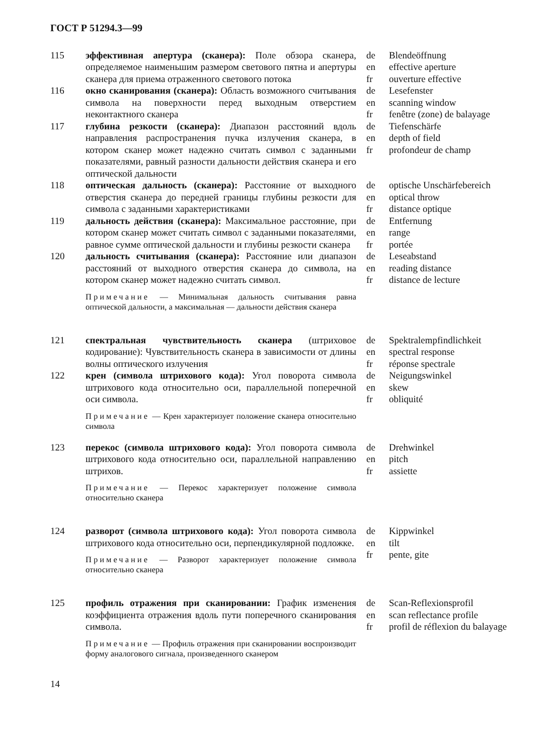ГОСТ Р 51294.3—99
| 115 | эффективная апертура (сканера): Поле обзора сканера, определяемое наименьшим размером светового пятна и апертуры сканера для приема отраженного светового потока | de en fr | Blendeöffnung effective aperture ouverture effective |
| 116 | окно сканирования (сканера): Область возможного считывания символа на поверхности перед выходным отверстием неконтактного сканера | de en fr | Lesefenster scanning window fenêtre (zone) de balayage |
| 117 | глубина резкости (сканера): Диапазон расстояний вдоль направления распространения пучка излучения сканера, в котором сканер может надежно считать символ с заданными показателями, равный разности дальности действия сканера и его оптической дальности | de en fr | Tiefenschärfe depth of field profondeur de champ |
| 118 | оптическая дальность (сканера): Расстояние от выходного отверстия сканера до передней границы глубины резкости для символа с заданными характеристиками | de en fr | optische Unschärfebereich optical throw distance optique |
| 119 | дальность действия (сканера): Максимальное расстояние, при котором сканер может считать символ с заданными показателями, равное сумме оптической дальности и глубины резкости сканера | de en fr | Entfernung range portée |
| 120 | дальность считывания (сканера): Расстояние или диапазон расстояний от выходного отверстия сканера до символа, на котором сканер может надежно считать символ. Примечание — Минимальная дальность считывания равна оптической дальности, а максимальная — дальности действия сканера | de en fr | Leseabstand reading distance distance de lecture |
| 121 | спектральная чувствительность сканера (штриховое кодирование): Чувствительность сканера в зависимости от длины волны оптического излучения | de en fr | Spektralempfindlichkeit spectral response réponse spectrale |
| 122 | крен (символа штрихового кода): Угол поворота символа штрихового кода относительно оси, параллельной поперечной оси символа. Примечание — Крен характеризует положение сканера относительно символа | de en fr | Neigungswinkel skew obliquité |
| 123 | перекос (символа штрихового кода): Угол поворота символа штрихового кода относительно оси, параллельной направлению штрихов. Примечание — Перекос характеризует положение символа относительно сканера | de en fr | Drehwinkel pitch assiette |
| 124 | разворот (символа штрихового кода): Угол поворота символа штрихового кода относительно оси, перпендикулярной подложке. Примечание — Разворот характеризует положение символа относительно сканера | de en fr | Kippwinkel tilt pente, gite |
| 125 | профиль отражения при сканировании: График изменения коэффициента отражения вдоль пути поперечного сканирования символа. Примечание — Профиль отражения при сканировании воспроизводит форму аналогового сигнала, произведенного сканером | de en fr | Scan-Reflexionsprofil scan reflectance profile profil de réflexion du balayage |
14